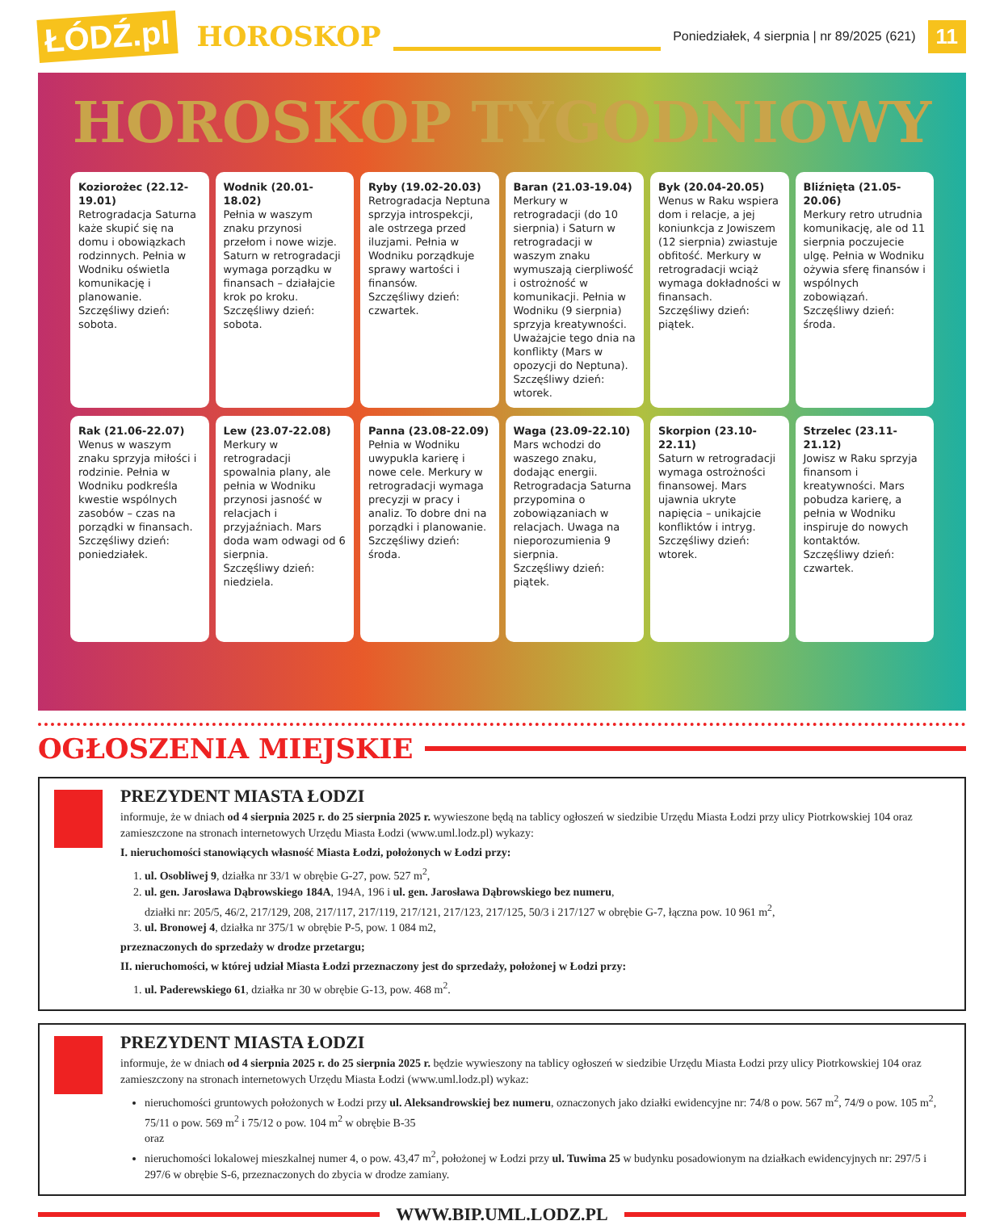ŁÓDŹ.pl
HOROSKOP
Poniedziałek, 4 sierpnia | nr 89/2025 (621)
11
HOROSKOP TYGODNIOWY
Koziorożec (22.12-19.01)
Retrogradacja Saturna każe skupić się na domu i obowiązkach rodzinnych. Pełnia w Wodniku oświetla komunikację i planowanie.
Szczęśliwy dzień: sobota.
Wodnik (20.01-18.02)
Pełnia w waszym znaku przynosi przełom i nowe wizje. Saturn w retrogradacji wymaga porządku w finansach – działajcie krok po kroku.
Szczęśliwy dzień: sobota.
Ryby (19.02-20.03)
Retrogradacja Neptuna sprzyja introspekcji, ale ostrzega przed iluzjami. Pełnia w Wodniku porządkuje sprawy wartości i finansów.
Szczęśliwy dzień: czwartek.
Baran (21.03-19.04)
Merkury w retrogradacji (do 10 sierpnia) i Saturn w retrogradacji w waszym znaku wymuszają cierpliwość i ostrożność w komunikacji. Pełnia w Wodniku (9 sierpnia) sprzyja kreatywności. Uważajcie tego dnia na konflikty (Mars w opozycji do Neptuna).
Szczęśliwy dzień: wtorek.
Byk (20.04-20.05)
Wenus w Raku wspiera dom i relacje, a jej koniunkcja z Jowiszem (12 sierpnia) zwiastuje obfitość. Merkury w retrogradacji wciąż wymaga dokładności w finansach.
Szczęśliwy dzień: piątek.
Bliźnięta (21.05-20.06)
Merkury retro utrudnia komunikację, ale od 11 sierpnia poczujecie ulgę. Pełnia w Wodniku ożywia sferę finansów i wspólnych zobowiązań.
Szczęśliwy dzień: środa.
Rak (21.06-22.07)
Wenus w waszym znaku sprzyja miłości i rodzinie. Pełnia w Wodniku podkreśla kwestie wspólnych zasobów – czas na porządki w finansach.
Szczęśliwy dzień: poniedziałek.
Lew (23.07-22.08)
Merkury w retrogradacji spowalnia plany, ale pełnia w Wodniku przynosi jasność w relacjach i przyjaźniach. Mars doda wam odwagi od 6 sierpnia.
Szczęśliwy dzień: niedziela.
Panna (23.08-22.09)
Pełnia w Wodniku uwypukla karierę i nowe cele. Merkury w retrogradacji wymaga precyzji w pracy i analiz. To dobre dni na porządki i planowanie.
Szczęśliwy dzień: środa.
Waga (23.09-22.10)
Mars wchodzi do waszego znaku, dodając energii. Retrogradacja Saturna przypomina o zobowiązaniach w relacjach. Uwaga na nieporozumienia 9 sierpnia.
Szczęśliwy dzień: piątek.
Skorpion (23.10-22.11)
Saturn w retrogradacji wymaga ostrożności finansowej. Mars ujawnia ukryte napięcia – unikajcie konfliktów i intryg.
Szczęśliwy dzień: wtorek.
Strzelec (23.11-21.12)
Jowisz w Raku sprzyja finansom i kreatywności. Mars pobudza karierę, a pełnia w Wodniku inspiruje do nowych kontaktów.
Szczęśliwy dzień: czwartek.
OGŁOSZENIA MIEJSKIE
PREZYDENT MIASTA ŁODZI
informuje, że w dniach od 4 sierpnia 2025 r. do 25 sierpnia 2025 r. wywieszone będą na tablicy ogłoszeń w siedzibie Urzędu Miasta Łodzi przy ulicy Piotrkowskiej 104 oraz zamieszczone na stronach internetowych Urzędu Miasta Łodzi (www.uml.lodz.pl) wykazy:
I. nieruchomości stanowiących własność Miasta Łodzi, położonych w Łodzi przy:
1. ul. Osobliwej 9, działka nr 33/1 w obrębie G-27, pow. 527 m<sup>2</sup>,
2. ul. gen. Jarosława Dąbrowskiego 184A, 194A, 196 i ul. gen. Jarosława Dąbrowskiego bez numeru,
działki nr: 205/5, 46/2, 217/129, 208, 217/117, 217/119, 217/121, 217/123, 217/125, 50/3 i 217/127 w obrębie G-7, łączna pow. 10 961 m<sup>2</sup>,
3. ul. Bronowej 4, działka nr 375/1 w obrębie P-5, pow. 1 084 m2,
przeznaczonych do sprzedaży w drodze przetargu;
II. nieruchomości, w której udział Miasta Łodzi przeznaczony jest do sprzedaży, położonej w Łodzi przy:
1. ul. Paderewskiego 61, działka nr 30 w obrębie G-13, pow. 468 m<sup>2</sup>.
PREZYDENT MIASTA ŁODZI
informuje, że w dniach od 4 sierpnia 2025 r. do 25 sierpnia 2025 r. będzie wywieszony na tablicy ogłoszeń w siedzibie Urzędu Miasta Łodzi przy ulicy Piotrkowskiej 104 oraz zamieszczony na stronach internetowych Urzędu Miasta Łodzi (www.uml.lodz.pl) wykaz:
nieruchomości gruntowych położonych w Łodzi przy ul. Aleksandrowskiej bez numeru, oznaczonych jako działki ewidencyjne nr: 74/8 o pow. 567 m<sup>2</sup>, 74/9 o pow. 105 m<sup>2</sup>, 75/11 o pow. 569 m<sup>2</sup> i 75/12 o pow. 104 m<sup>2</sup> w obrębie B-35
oraz
nieruchomości lokalowej mieszkalnej numer 4, o pow. 43,47 m<sup>2</sup>, położonej w Łodzi przy ul. Tuwima 25 w budynku posadowionym na działkach ewidencyjnych nr: 297/5 i 297/6 w obrębie S-6, przeznaczonych do zbycia w drodze zamiany.
WWW.BIP.UML.LODZ.PL